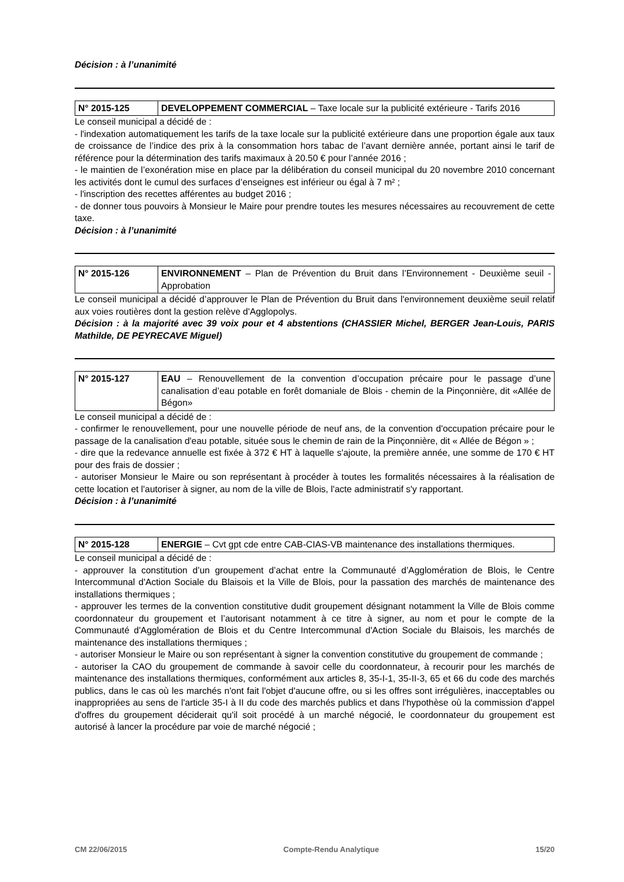Décision : à l’unanimité
| N° 2015-125 | DEVELOPPEMENT COMMERCIAL – Taxe locale sur la publicité extérieure - Tarifs 2016 |
Le conseil municipal a décidé de :
- l'indexation automatiquement les tarifs de la taxe locale sur la publicité extérieure dans une proportion égale aux taux de croissance de l’indice des prix à la consommation hors tabac de l’avant dernière année, portant ainsi le tarif de référence pour la détermination des tarifs maximaux à 20.50 € pour l’année 2016 ;
- le maintien de l’exonération mise en place par la délibération du conseil municipal du 20 novembre 2010 concernant les activités dont le cumul des surfaces d’enseignes est inférieur ou égal à 7 m² ;
- l'inscription des recettes afférentes au budget 2016 ;
- de donner tous pouvoirs à Monsieur le Maire pour prendre toutes les mesures nécessaires au recouvrement de cette taxe.
Décision : à l’unanimité
| N° 2015-126 | ENVIRONNEMENT – Plan de Prévention du Bruit dans l’Environnement - Deuxième seuil - Approbation |
Le conseil municipal a décidé d’approuver le Plan de Prévention du Bruit dans l'environnement deuxième seuil relatif aux voies routières dont la gestion relève d'Agglopolys.
Décision : à la majorité avec 39 voix pour et 4 abstentions (CHASSIER Michel, BERGER Jean-Louis, PARIS Mathilde, DE PEYRECAVE Miguel)
| N° 2015-127 | EAU – Renouvellement de la convention d’occupation précaire pour le passage d’une canalisation d’eau potable en forêt domaniale de Blois - chemin de la Pinçonnière, dit «Allée de Bégon» |
Le conseil municipal a décidé de :
- confirmer le renouvellement, pour une nouvelle période de neuf ans, de la convention d'occupation précaire pour le passage de la canalisation d'eau potable, située sous le chemin de rain de la Pinçonnière, dit « Allée de Bégon » ;
- dire que la redevance annuelle est fixée à 372 € HT à laquelle s'ajoute, la première année, une somme de 170 € HT pour des frais de dossier ;
- autoriser Monsieur le Maire ou son représentant à procéder à toutes les formalités nécessaires à la réalisation de cette location et l'autoriser à signer, au nom de la ville de Blois, l'acte administratif s'y rapportant.
Décision : à l’unanimité
| N° 2015-128 | ENERGIE – Cvt gpt cde entre CAB-CIAS-VB maintenance des installations thermiques. |
Le conseil municipal a décidé de :
- approuver la constitution d’un groupement d’achat entre la Communauté d’Agglomération de Blois, le Centre Intercommunal d'Action Sociale du Blaisois et la Ville de Blois, pour la passation des marchés de maintenance des installations thermiques ;
- approuver les termes de la convention constitutive dudit groupement désignant notamment la Ville de Blois comme coordonnateur du groupement et l’autorisant notamment à ce titre à signer, au nom et pour le compte de la Communauté d'Agglomération de Blois et du Centre Intercommunal d'Action Sociale du Blaisois, les marchés de maintenance des installations thermiques ;
- autoriser Monsieur le Maire ou son représentant à signer la convention constitutive du groupement de commande ;
- autoriser la CAO du groupement de commande à savoir celle du coordonnateur, à recourir pour les marchés de maintenance des installations thermiques, conformément aux articles 8, 35-I-1, 35-II-3, 65 et 66 du code des marchés publics, dans le cas où les marchés n'ont fait l'objet d'aucune offre, ou si les offres sont irrégulières, inacceptables ou inappropriées au sens de l'article 35-I à II du code des marchés publics et dans l'hypothèse où la commission d'appel d'offres du groupement déciderait qu'il soit procédé à un marché négocié, le coordonnateur du groupement est autorisé à lancer la procédure par voie de marché négocié ;
CM 22/06/2015 Compte-Rendu Analytique 15/20